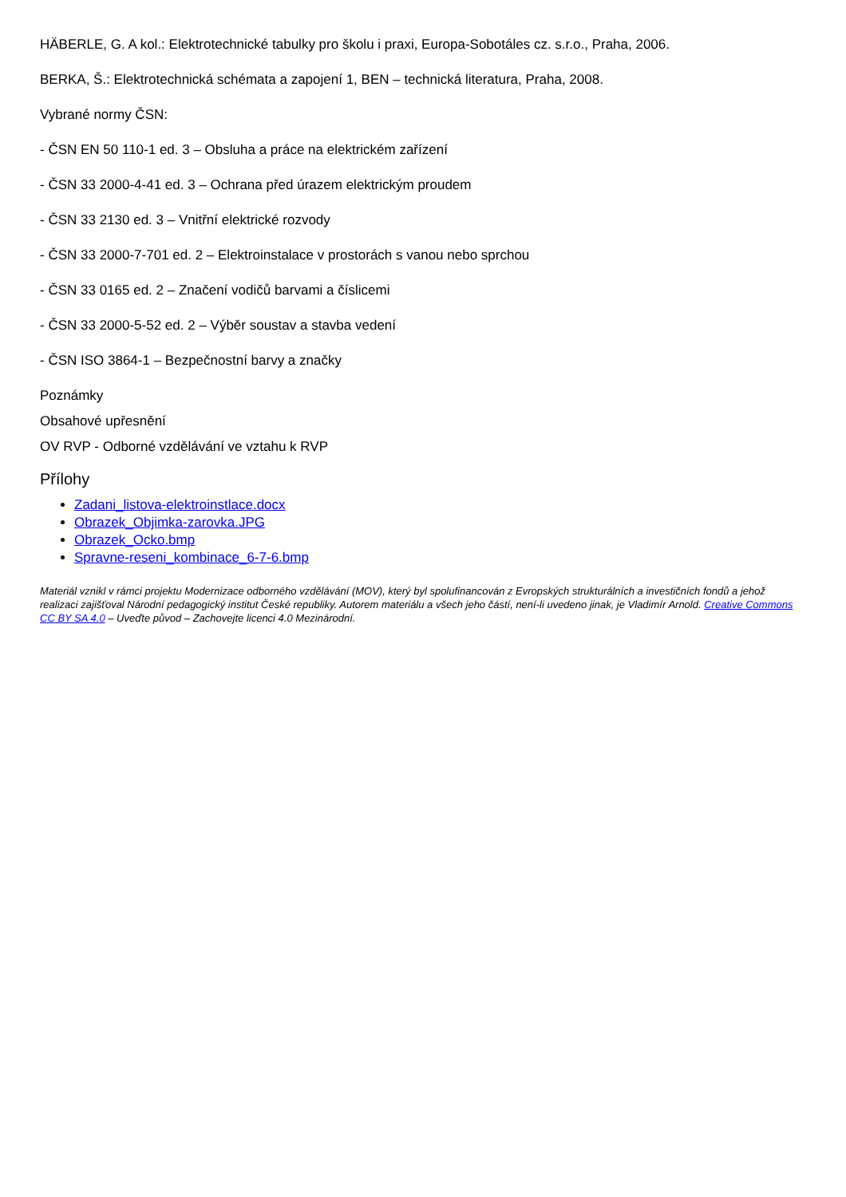HÄBERLE, G. A kol.: Elektrotechnické tabulky pro školu i praxi, Europa-Sobotáles cz. s.r.o., Praha, 2006.
BERKA, Š.: Elektrotechnická schémata a zapojení 1, BEN – technická literatura, Praha, 2008.
Vybrané normy ČSN:
- ČSN EN 50 110-1 ed. 3 – Obsluha a práce na elektrickém zařízení
- ČSN 33 2000-4-41 ed. 3 – Ochrana před úrazem elektrickým proudem
- ČSN 33 2130 ed. 3 – Vnitřní elektrické rozvody
- ČSN 33 2000-7-701 ed. 2 – Elektroinstalace v prostorách s vanou nebo sprchou
- ČSN 33 0165 ed. 2 – Značení vodičů barvami a číslicemi
- ČSN 33 2000-5-52 ed. 2 – Výběr soustav a stavba vedení
- ČSN ISO 3864-1 – Bezpečnostní barvy a značky
Poznámky
Obsahové upřesnění
OV RVP - Odborné vzdělávání ve vztahu k RVP
Přílohy
Zadani_listova-elektroinstlace.docx
Obrazek_Objimka-zarovka.JPG
Obrazek_Ocko.bmp
Spravne-reseni_kombinace_6-7-6.bmp
Materiál vznikl v rámci projektu Modernizace odborného vzdělávání (MOV), který byl spolufinancován z Evropských strukturálních a investičních fondů a jehož realizaci zajišťoval Národní pedagogický institut České republiky. Autorem materiálu a všech jeho částí, není-li uvedeno jinak, je Vladimír Arnold. Creative Commons CC BY SA 4.0 – Uveďte původ – Zachovejte licenci 4.0 Mezinárodní.